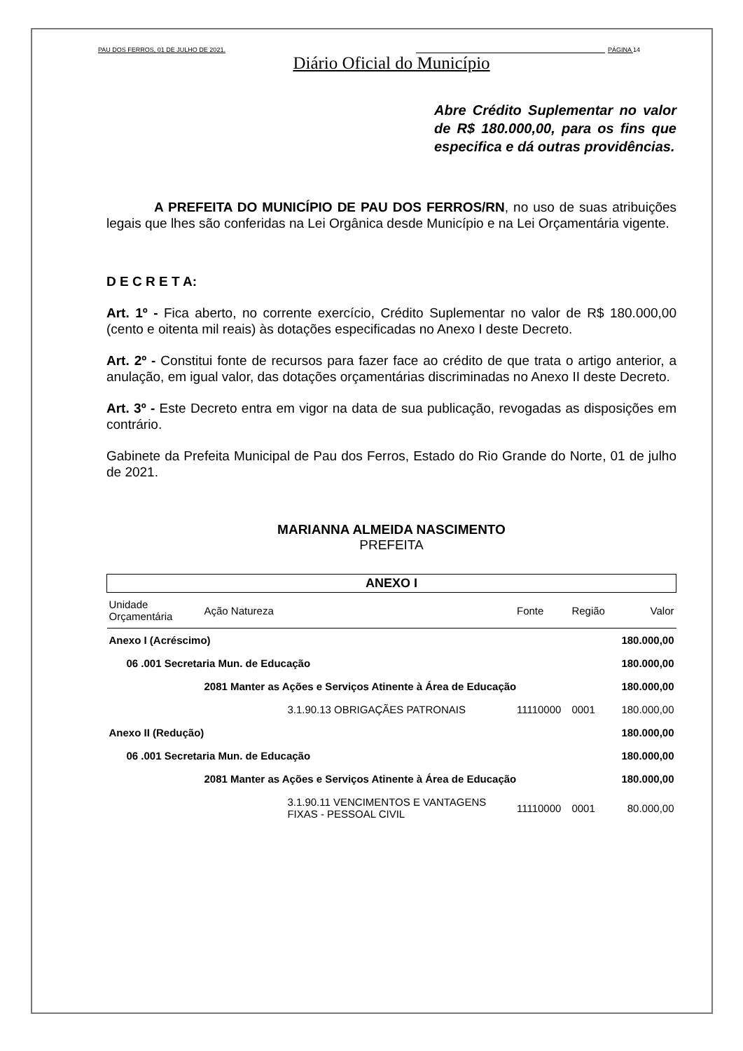PAU DOS FERROS, 01 DE JULHO DE 2021. PÁGINA 14
Diário Oficial do Município
Abre Crédito Suplementar no valor de R$ 180.000,00, para os fins que especifica e dá outras providências.
A PREFEITA DO MUNICÍPIO DE PAU DOS FERROS/RN, no uso de suas atribuições legais que lhes são conferidas na Lei Orgânica desde Município e na Lei Orçamentária vigente.
D E C R E T A:
Art. 1º - Fica aberto, no corrente exercício, Crédito Suplementar no valor de R$ 180.000,00 (cento e oitenta mil reais) às dotações especificadas no Anexo I deste Decreto.
Art. 2º - Constitui fonte de recursos para fazer face ao crédito de que trata o artigo anterior, a anulação, em igual valor, das dotações orçamentárias discriminadas no Anexo II deste Decreto.
Art. 3º - Este Decreto entra em vigor na data de sua publicação, revogadas as disposições em contrário.
Gabinete da Prefeita Municipal de Pau dos Ferros, Estado do Rio Grande do Norte, 01 de julho de 2021.
MARIANNA ALMEIDA NASCIMENTO
PREFEITA
| ANEXO I | | | | | |
| --- | --- | --- | --- | --- | --- |
| Unidade Orçamentária | Ação Natureza | | Fonte | Região | Valor |
| Anexo I (Acréscimo) | | | | | 180.000,00 |
| 06 .001 Secretaria Mun. de Educação | | | | | 180.000,00 |
| | 2081 Manter as Ações e Serviços Atinente à Área de Educação | | | | 180.000,00 |
| | | 3.1.90.13 OBRIGAÇÃES PATRONAIS | 11110000 | 0001 | 180.000,00 |
| Anexo II (Redução) | | | | | 180.000,00 |
| 06 .001 Secretaria Mun. de Educação | | | | | 180.000,00 |
| | 2081 Manter as Ações e Serviços Atinente à Área de Educação | | | | 180.000,00 |
| | | 3.1.90.11 VENCIMENTOS E VANTAGENS FIXAS - PESSOAL CIVIL | 11110000 | 0001 | 80.000,00 |